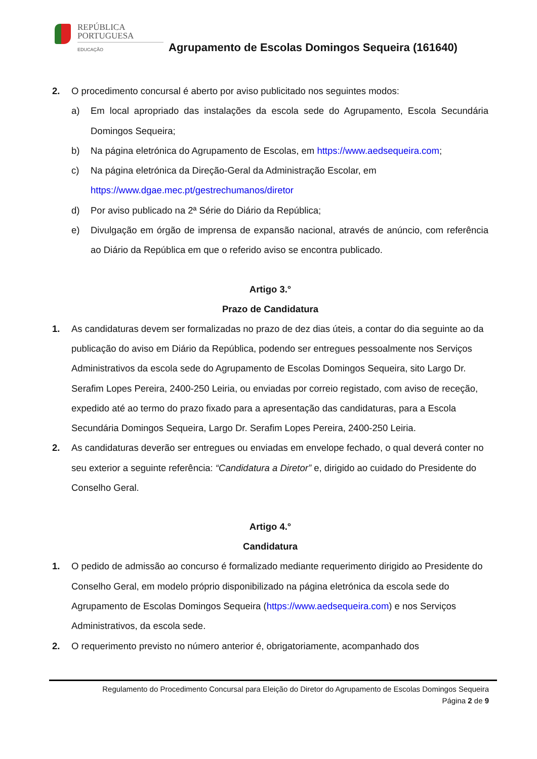REPÚBLICA
PORTUGUESA
EDUCAÇÃO
Agrupamento de Escolas Domingos Sequeira (161640)
2. O procedimento concursal é aberto por aviso publicitado nos seguintes modos:
a) Em local apropriado das instalações da escola sede do Agrupamento, Escola Secundária Domingos Sequeira;
b) Na página eletrónica do Agrupamento de Escolas, em https://www.aedsequeira.com;
c) Na página eletrónica da Direção-Geral da Administração Escolar, em
https://www.dgae.mec.pt/gestrechumanos/diretor
d) Por aviso publicado na 2ª Série do Diário da República;
e) Divulgação em órgão de imprensa de expansão nacional, através de anúncio, com referência ao Diário da República em que o referido aviso se encontra publicado.
Artigo 3.°
Prazo de Candidatura
1. As candidaturas devem ser formalizadas no prazo de dez dias úteis, a contar do dia seguinte ao da publicação do aviso em Diário da República, podendo ser entregues pessoalmente nos Serviços Administrativos da escola sede do Agrupamento de Escolas Domingos Sequeira, sito Largo Dr. Serafim Lopes Pereira, 2400-250 Leiria, ou enviadas por correio registado, com aviso de receção, expedido até ao termo do prazo fixado para a apresentação das candidaturas, para a Escola Secundária Domingos Sequeira, Largo Dr. Serafim Lopes Pereira, 2400-250 Leiria.
2. As candidaturas deverão ser entregues ou enviadas em envelope fechado, o qual deverá conter no seu exterior a seguinte referência: “Candidatura a Diretor” e, dirigido ao cuidado do Presidente do Conselho Geral.
Artigo 4.°
Candidatura
1. O pedido de admissão ao concurso é formalizado mediante requerimento dirigido ao Presidente do Conselho Geral, em modelo próprio disponibilizado na página eletrónica da escola sede do Agrupamento de Escolas Domingos Sequeira (https://www.aedsequeira.com) e nos Serviços Administrativos, da escola sede.
2. O requerimento previsto no número anterior é, obrigatoriamente, acompanhado dos
Regulamento do Procedimento Concursal para Eleição do Diretor do Agrupamento de Escolas Domingos Sequeira
Página 2 de 9